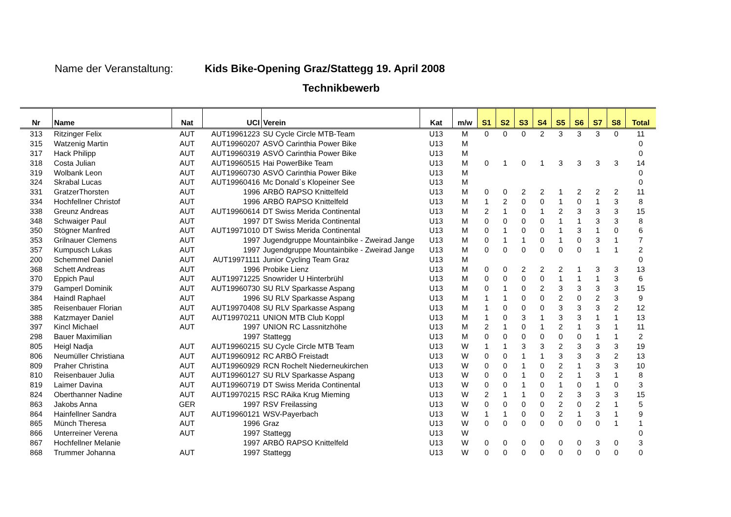Name der Veranstaltung: Kids Bike-Opening Graz/Stattegg 19. April 2008
Technikbewerb
| Nr | Name | Nat | UCI | Verein | Kat | m/w | S1 | S2 | S3 | S4 | S5 | S6 | S7 | S8 | Total |
| --- | --- | --- | --- | --- | --- | --- | --- | --- | --- | --- | --- | --- | --- | --- | --- |
| 313 | Ritzinger Felix | AUT | AUT19961223 | SU Cycle Circle MTB-Team | U13 | M | 0 | 0 | 0 | 2 | 3 | 3 | 3 | 0 | 11 |
| 315 | Watzenig Martin | AUT | AUT19960207 | ASVÖ Carinthia Power Bike | U13 | M | | | | | | | | | 0 |
| 317 | Hack Philipp | AUT | AUT19960319 | ASVÖ Carinthia Power Bike | U13 | M | | | | | | | | | 0 |
| 318 | Costa Julian | AUT | AUT19960515 | Hai PowerBike Team | U13 | M | 0 | 1 | 0 | 1 | 3 | 3 | 3 | 3 | 14 |
| 319 | Wolbank Leon | AUT | AUT19960730 | ASVÖ Carinthia Power Bike | U13 | M | | | | | | | | | 0 |
| 324 | Skrabal Lucas | AUT | AUT19960416 | Mc Donald`s Klopeiner See | U13 | M | | | | | | | | | 0 |
| 331 | GratzerThorsten | AUT | 1996 | ARBÖ RAPSO Knittelfeld | U13 | M | 0 | 0 | 2 | 2 | 1 | 2 | 2 | 2 | 11 |
| 334 | Hochfellner Christof | AUT | 1996 | ARBÖ RAPSO Knittelfeld | U13 | M | 1 | 2 | 0 | 0 | 1 | 0 | 1 | 3 | 8 |
| 338 | Greunz Andreas | AUT | AUT19960614 | DT Swiss Merida Continental | U13 | M | 2 | 1 | 0 | 1 | 2 | 3 | 3 | 3 | 15 |
| 348 | Schwaiger Paul | AUT | 1997 | DT Swiss Merida Continental | U13 | M | 0 | 0 | 0 | 0 | 1 | 1 | 3 | 3 | 8 |
| 350 | Stögner Manfred | AUT | AUT19971010 | DT Swiss Merida Continental | U13 | M | 0 | 1 | 0 | 0 | 1 | 3 | 1 | 0 | 6 |
| 353 | Grilnauer Clemens | AUT | 1997 | Jugendgruppe Mountainbike - Zweirad Jange | U13 | M | 0 | 1 | 1 | 0 | 1 | 0 | 3 | 1 | 7 |
| 357 | Kumpusch Lukas | AUT | 1997 | Jugendgruppe Mountainbike - Zweirad Jange | U13 | M | 0 | 0 | 0 | 0 | 0 | 0 | 1 | 1 | 2 |
| 200 | Schemmel Daniel | AUT | AUT19971111 | Junior Cycling Team Graz | U13 | M | | | | | | | | | 0 |
| 368 | Schett Andreas | AUT | 1996 | Probike Lienz | U13 | M | 0 | 0 | 2 | 2 | 2 | 1 | 3 | 3 | 13 |
| 370 | Eppich Paul | AUT | AUT19971225 | Snowrider U Hinterbrühl | U13 | M | 0 | 0 | 0 | 0 | 1 | 1 | 1 | 3 | 6 |
| 379 | Gamperl Dominik | AUT | AUT19960730 | SU RLV Sparkasse Aspang | U13 | M | 0 | 1 | 0 | 2 | 3 | 3 | 3 | 3 | 15 |
| 384 | Haindl Raphael | AUT | 1996 | SU RLV Sparkasse Aspang | U13 | M | 1 | 1 | 0 | 0 | 2 | 0 | 2 | 3 | 9 |
| 385 | Reisenbauer Florian | AUT | AUT19970408 | SU RLV Sparkasse Aspang | U13 | M | 1 | 0 | 0 | 0 | 3 | 3 | 3 | 2 | 12 |
| 388 | Katzmayer Daniel | AUT | AUT19970211 | UNION MTB Club Koppl | U13 | M | 1 | 0 | 3 | 1 | 3 | 3 | 1 | 1 | 13 |
| 397 | Kincl Michael | AUT | 1997 | UNION RC Lassnitzhöhe | U13 | M | 2 | 1 | 0 | 1 | 2 | 1 | 3 | 1 | 11 |
| 298 | Bauer Maximilian | | 1997 | Stattegg | U13 | M | 0 | 0 | 0 | 0 | 0 | 0 | 1 | 1 | 2 |
| 805 | Heigl Nadja | AUT | AUT19960215 | SU Cycle Circle MTB Team | U13 | W | 1 | 1 | 3 | 3 | 2 | 3 | 3 | 3 | 19 |
| 806 | Neumüller Christiana | AUT | AUT19960912 | RC ARBÖ Freistadt | U13 | W | 0 | 0 | 1 | 1 | 3 | 3 | 3 | 2 | 13 |
| 809 | Praher Christina | AUT | AUT19960929 | RCN Rochelt Niederneukirchen | U13 | W | 0 | 0 | 1 | 0 | 2 | 1 | 3 | 3 | 10 |
| 810 | Reisenbauer Julia | AUT | AUT19960127 | SU RLV Sparkasse Aspang | U13 | W | 0 | 0 | 1 | 0 | 2 | 1 | 3 | 1 | 8 |
| 819 | Laimer Davina | AUT | AUT19960719 | DT Swiss Merida Continental | U13 | W | 0 | 0 | 1 | 0 | 1 | 0 | 1 | 0 | 3 |
| 824 | Oberthanner Nadine | AUT | AUT19970215 | RSC RAika Krug Mieming | U13 | W | 2 | 1 | 1 | 0 | 2 | 3 | 3 | 3 | 15 |
| 863 | Jakobs Anna | GER | 1997 | RSV Freilassing | U13 | W | 0 | 0 | 0 | 0 | 2 | 0 | 2 | 1 | 5 |
| 864 | Hainfellner Sandra | AUT | AUT19960121 | WSV-Payerbach | U13 | W | 1 | 1 | 0 | 0 | 2 | 1 | 3 | 1 | 9 |
| 865 | Münch Theresa | AUT | 1996 | Graz | U13 | W | 0 | 0 | 0 | 0 | 0 | 0 | 0 | 1 | 1 |
| 866 | Unterreiner Verena | AUT | 1997 | Stattegg | U13 | W | | | | | | | | | 0 |
| 867 | Hochfellner Melanie | | 1997 | ARBÖ RAPSO Knittelfeld | U13 | W | 0 | 0 | 0 | 0 | 0 | 0 | 3 | 0 | 3 |
| 868 | Trummer Johanna | AUT | 1997 | Stattegg | U13 | W | 0 | 0 | 0 | 0 | 0 | 0 | 0 | 0 | 0 |